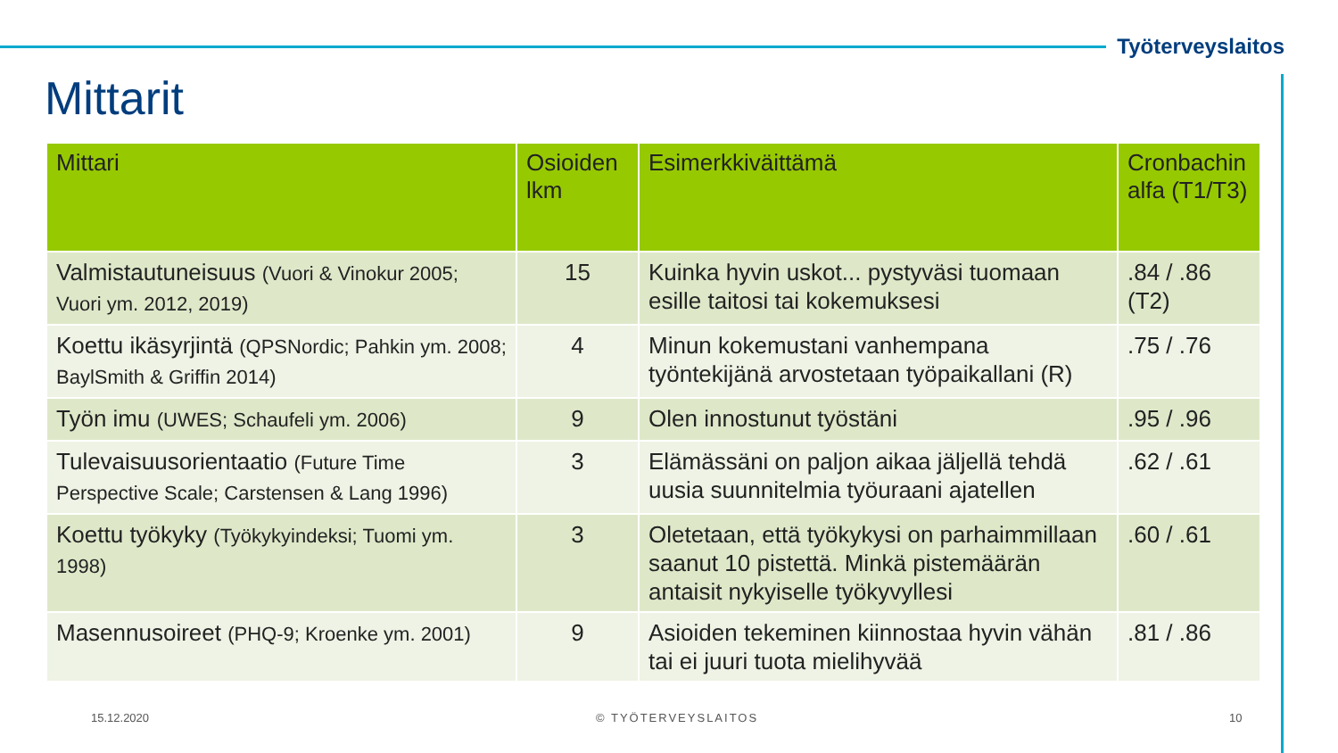Työterveyslaitos
Mittarit
| Mittari | Osioiden lkm | Esimerkkiväittämä | Cronbachin alfa (T1/T3) |
| --- | --- | --- | --- |
| Valmistautuneisuus (Vuori & Vinokur 2005; Vuori ym. 2012, 2019) | 15 | Kuinka hyvin uskot... pystyväsi tuomaan esille taitosi tai kokemuksesi | .84 / .86 (T2) |
| Koettu ikäsyrjintä (QPSNordic; Pahkin ym. 2008; BaylSmith & Griffin 2014) | 4 | Minun kokemustani vanhempana työntekijänä arvostetaan työpaikallani (R) | .75 / .76 |
| Työn imu (UWES; Schaufeli ym. 2006) | 9 | Olen innostunut työstäni | .95 / .96 |
| Tulevaisuusorientaatio (Future Time Perspective Scale; Carstensen & Lang 1996) | 3 | Elämässäni on paljon aikaa jäljellä tehdä uusia suunnitelmia työuraani ajatellen | .62 / .61 |
| Koettu työkyky (Työkykyindeksi; Tuomi ym. 1998) | 3 | Oletetaan, että työkykysi on parhaimmillaan saanut 10 pistettä. Minkä pistemäärän antaisit nykyiselle työkyvyllesi | .60 / .61 |
| Masennusoireet (PHQ-9; Kroenke ym. 2001) | 9 | Asioiden tekeminen kiinnostaa hyvin vähän tai ei juuri tuota mielihyvää | .81 / .86 |
15.12.2020 © TYÖTERVEYSLAITOS 10